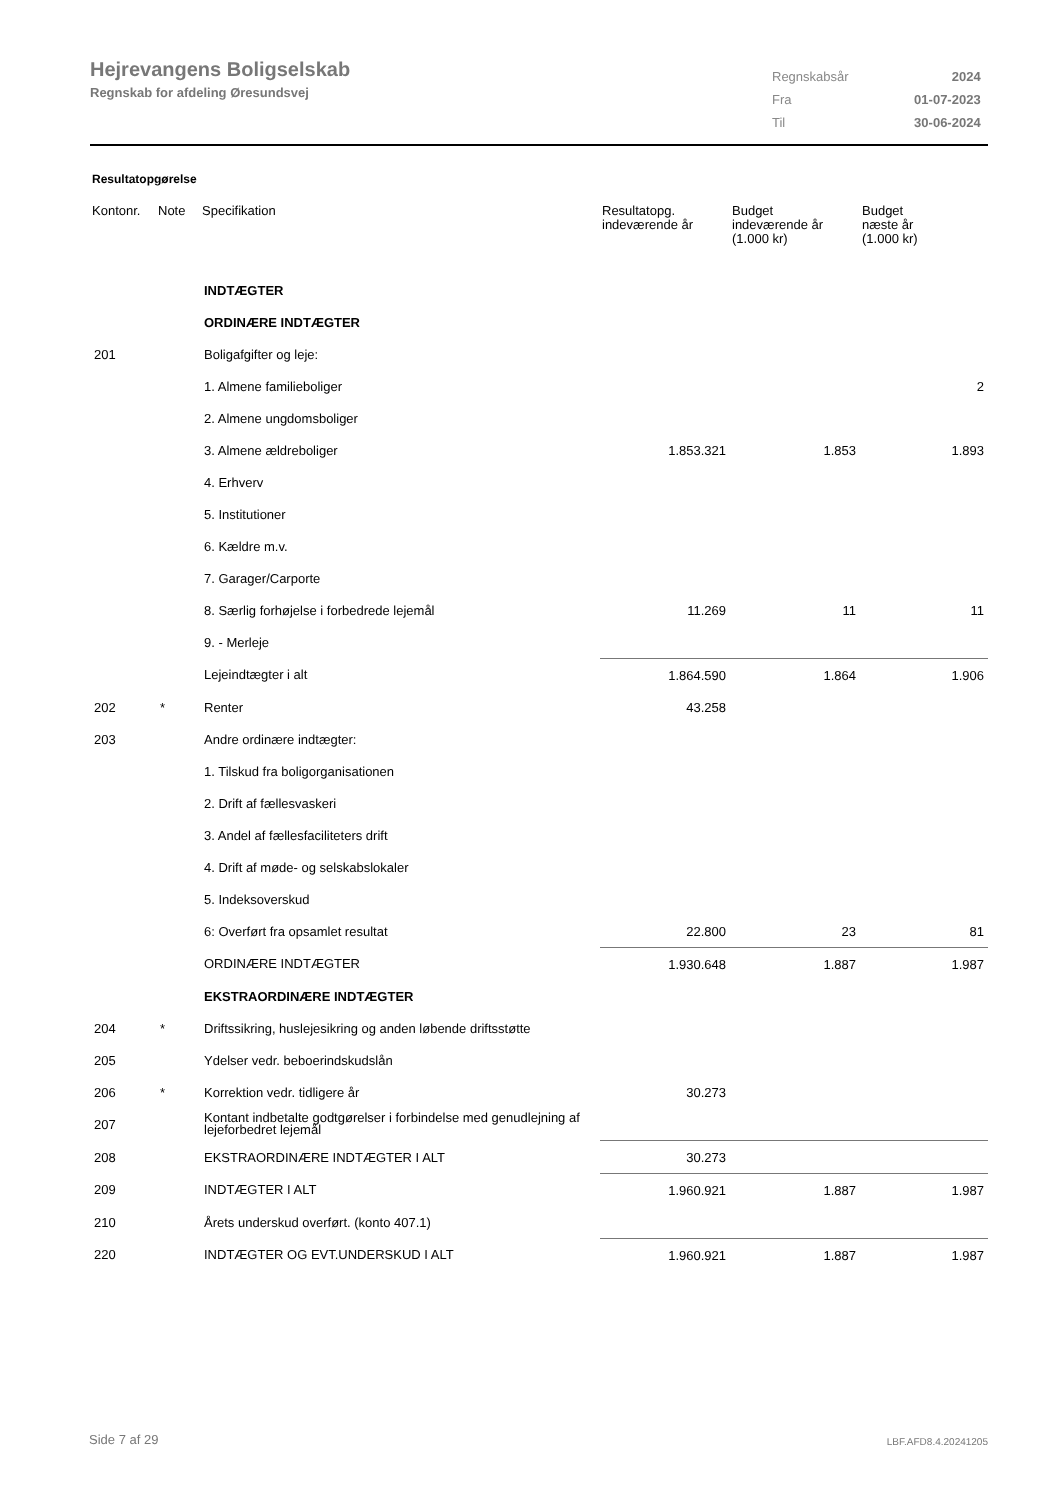Hejrevangens Boligselskab
Regnskab for afdeling Øresundsvej
| Regnskabsår | 2024 |
| Fra | 01-07-2023 |
| Til | 30-06-2024 |
Resultatopgørelse
| Kontonr. | Note | Specifikation | Resultatopg. indeværende år | Budget indeværende år (1.000 kr) | Budget næste år (1.000 kr) |
| --- | --- | --- | --- | --- | --- |
| | | INDTÆGTER | | | |
| | | ORDINÆRE INDTÆGTER | | | |
| 201 | | Boligafgifter og leje: | | | |
| | | 1. Almene familieboliger | | | 2 |
| | | 2. Almene ungdomsboliger | | | |
| | | 3. Almene ældreboliger | 1.853.321 | 1.853 | 1.893 |
| | | 4. Erhverv | | | |
| | | 5. Institutioner | | | |
| | | 6. Kældre m.v. | | | |
| | | 7. Garager/Carporte | | | |
| | | 8. Særlig forhøjelse i forbedrede lejemål | 11.269 | 11 | 11 |
| | | 9. - Merleje | | | |
| | | Lejeindtægter i alt | 1.864.590 | 1.864 | 1.906 |
| 202 | * | Renter | 43.258 | | |
| 203 | | Andre ordinære indtægter: | | | |
| | | 1. Tilskud fra boligorganisationen | | | |
| | | 2. Drift af fællesvaskeri | | | |
| | | 3. Andel af fællesfaciliteters drift | | | |
| | | 4. Drift af møde- og selskabslokaler | | | |
| | | 5. Indeksoverskud | | | |
| | | 6: Overført fra opsamlet resultat | 22.800 | 23 | 81 |
| | | ORDINÆRE INDTÆGTER | 1.930.648 | 1.887 | 1.987 |
| | | EKSTRAORDINÆRE INDTÆGTER | | | |
| 204 | * | Driftssikring, huslejesikring og anden løbende driftsstøtte | | | |
| 205 | | Ydelser vedr. beboerindskudslån | | | |
| 206 | * | Korrektion vedr. tidligere år | 30.273 | | |
| 207 | | Kontant indbetalte godtgørelser i forbindelse med genudlejning af lejeforbedret lejemål | | | |
| 208 | | EKSTRAORDINÆRE INDTÆGTER I ALT | 30.273 | | |
| 209 | | INDTÆGTER I ALT | 1.960.921 | 1.887 | 1.987 |
| 210 | | Årets underskud overført. (konto 407.1) | | | |
| 220 | | INDTÆGTER OG EVT.UNDERSKUD I ALT | 1.960.921 | 1.887 | 1.987 |
Side 7 af 29 LBF.AFD8.4.20241205